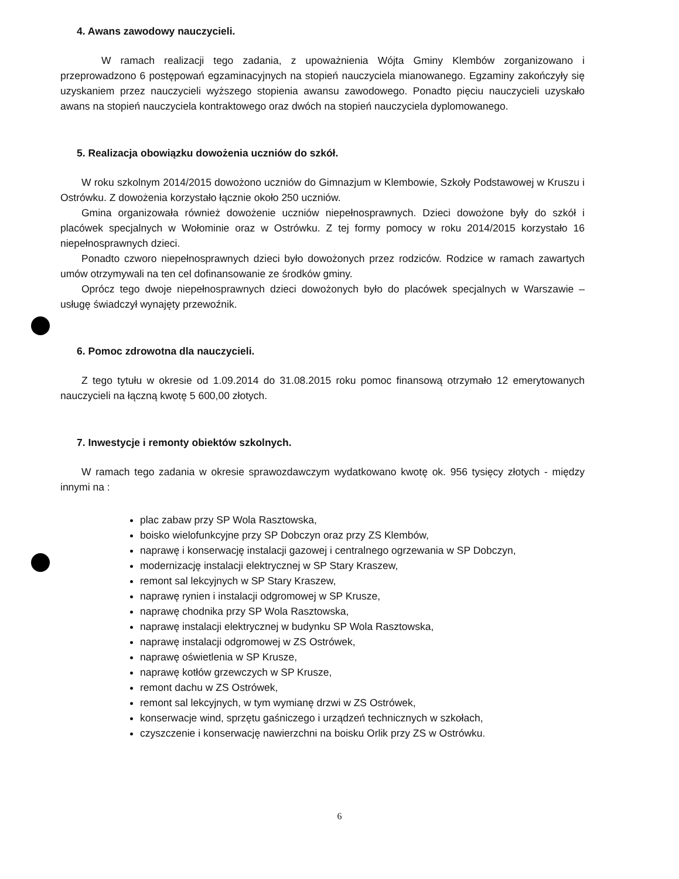4. Awans zawodowy nauczycieli.
W ramach realizacji tego zadania, z upoważnienia Wójta Gminy Klembów zorganizowano i przeprowadzono 6 postępowań egzaminacyjnych na stopień nauczyciela mianowanego. Egzaminy zakończyły się uzyskaniem przez nauczycieli wyższego stopienia awansu zawodowego. Ponadto pięciu nauczycieli uzyskało awans na stopień nauczyciela kontraktowego oraz dwóch na stopień nauczyciela dyplomowanego.
5. Realizacja obowiązku dowożenia uczniów do szkół.
W roku szkolnym 2014/2015 dowożono uczniów do Gimnazjum w Klembowie, Szkoły Podstawowej w Kruszu i Ostrówku. Z dowożenia korzystało łącznie około 250 uczniów.
Gmina organizowała również dowożenie uczniów niepełnosprawnych. Dzieci dowożone były do szkół i placówek specjalnych w Wołominie oraz w Ostrówku. Z tej formy pomocy w roku 2014/2015 korzystało 16 niepełnosprawnych dzieci.
Ponadto czworo niepełnosprawnych dzieci było dowożonych przez rodziców. Rodzice w ramach zawartych umów otrzymywali na ten cel dofinansowanie ze środków gminy.
Oprócz tego dwoje niepełnosprawnych dzieci dowożonych było do placówek specjalnych w Warszawie – usługę świadczył wynajęty przewoźnik.
6. Pomoc zdrowotna dla nauczycieli.
Z tego tytułu w okresie od 1.09.2014 do 31.08.2015 roku pomoc finansową otrzymało 12 emerytowanych nauczycieli na łączną kwotę 5 600,00 złotych.
7. Inwestycje i remonty obiektów szkolnych.
W ramach tego zadania w okresie sprawozdawczym wydatkowano kwotę ok. 956 tysięcy złotych - między innymi na :
plac zabaw przy SP Wola Rasztowska,
boisko wielofunkcyjne przy SP Dobczyn oraz przy ZS Klembów,
naprawę i konserwację instalacji gazowej i centralnego ogrzewania w SP Dobczyn,
modernizację instalacji elektrycznej w SP Stary Kraszew,
remont sal lekcyjnych w SP Stary Kraszew,
naprawę rynien i instalacji odgromowej w SP Krusze,
naprawę chodnika przy SP Wola Rasztowska,
naprawę instalacji elektrycznej w budynku SP Wola Rasztowska,
naprawę instalacji odgromowej w ZS Ostrówek,
naprawę oświetlenia w SP Krusze,
naprawę kotłów grzewczych w SP Krusze,
remont dachu w ZS Ostrówek,
remont sal lekcyjnych, w tym wymianę drzwi w ZS Ostrówek,
konserwacje wind, sprzętu gaśniczego i urządzeń technicznych w szkołach,
czyszczenie i konserwację nawierzchni na boisku Orlik przy ZS w Ostrówku.
6